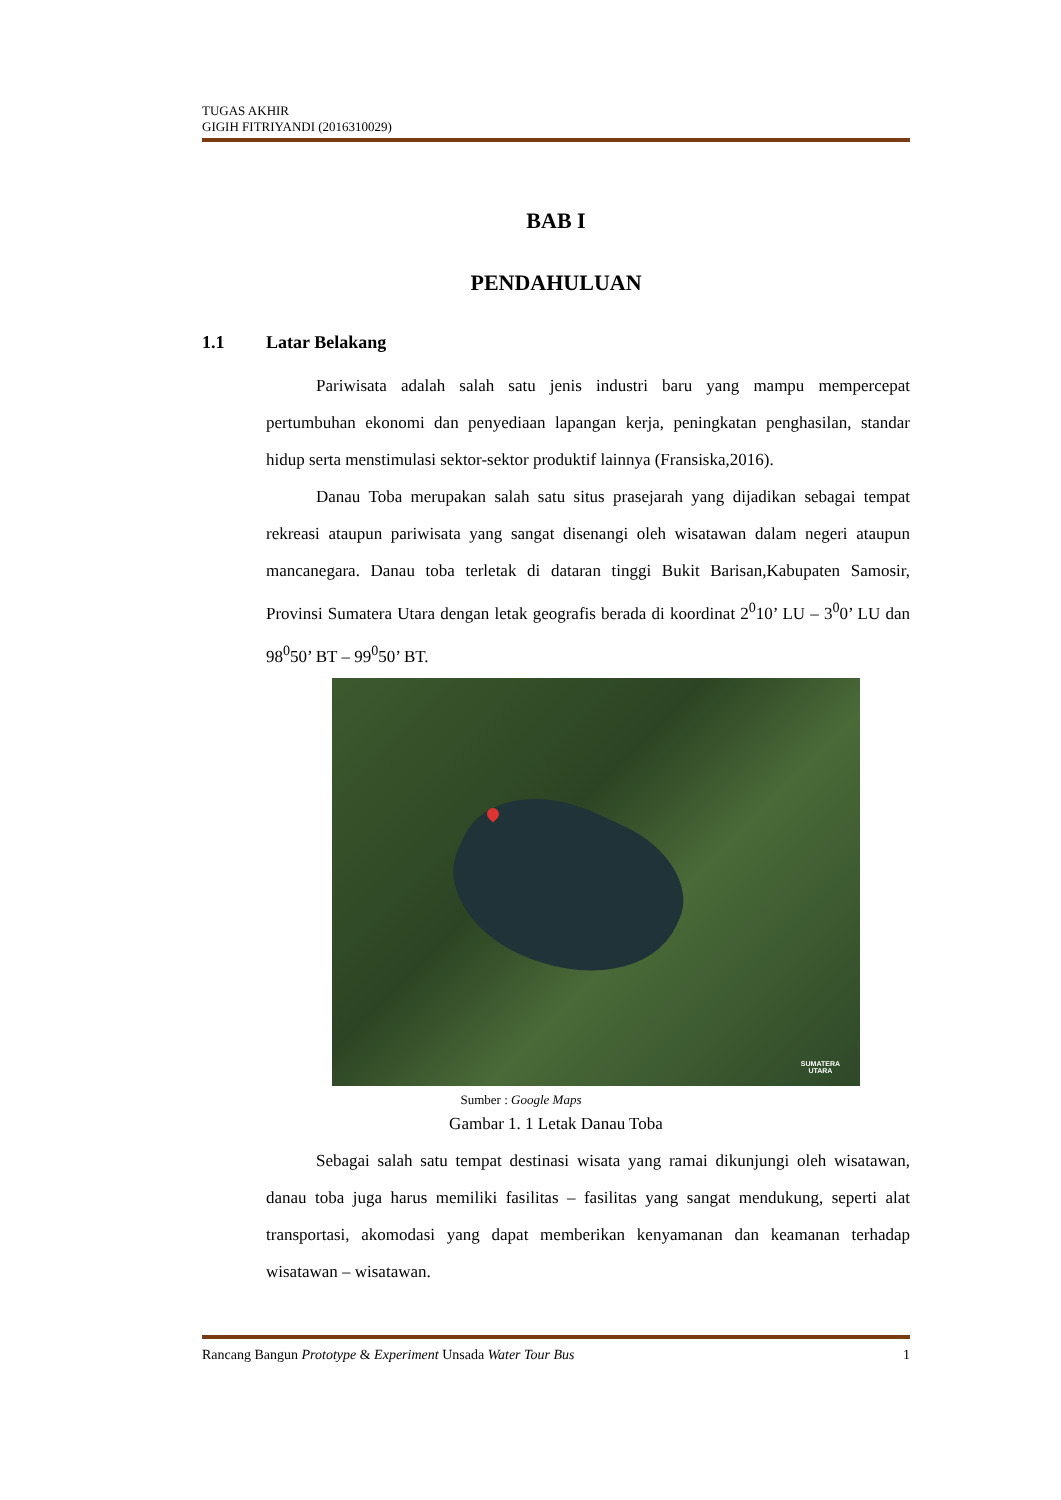TUGAS AKHIR
GIGIH FITRIYANDI (2016310029)
BAB I
PENDAHULUAN
1.1 Latar Belakang
Pariwisata adalah salah satu jenis industri baru yang mampu mempercepat pertumbuhan ekonomi dan penyediaan lapangan kerja, peningkatan penghasilan, standar hidup serta menstimulasi sektor-sektor produktif lainnya (Fransiska,2016).
Danau Toba merupakan salah satu situs prasejarah yang dijadikan sebagai tempat rekreasi ataupun pariwisata yang sangat disenangi oleh wisatawan dalam negeri ataupun mancanegara. Danau toba terletak di dataran tinggi Bukit Barisan,Kabupaten Samosir, Provinsi Sumatera Utara dengan letak geografis berada di koordinat 2<sup>0</sup>10’ LU – 3<sup>0</sup>0’ LU dan 98<sup>0</sup>50’ BT – 99<sup>0</sup>50’ BT.
SUMATERA
UTARA
Sumber : Google Maps
Gambar 1. 1 Letak Danau Toba
Sebagai salah satu tempat destinasi wisata yang ramai dikunjungi oleh wisatawan, danau toba juga harus memiliki fasilitas – fasilitas yang sangat mendukung, seperti alat transportasi, akomodasi yang dapat memberikan kenyamanan dan keamanan terhadap wisatawan – wisatawan.
1 Rancang Bangun Prototype & Experiment Unsada Water Tour Bus